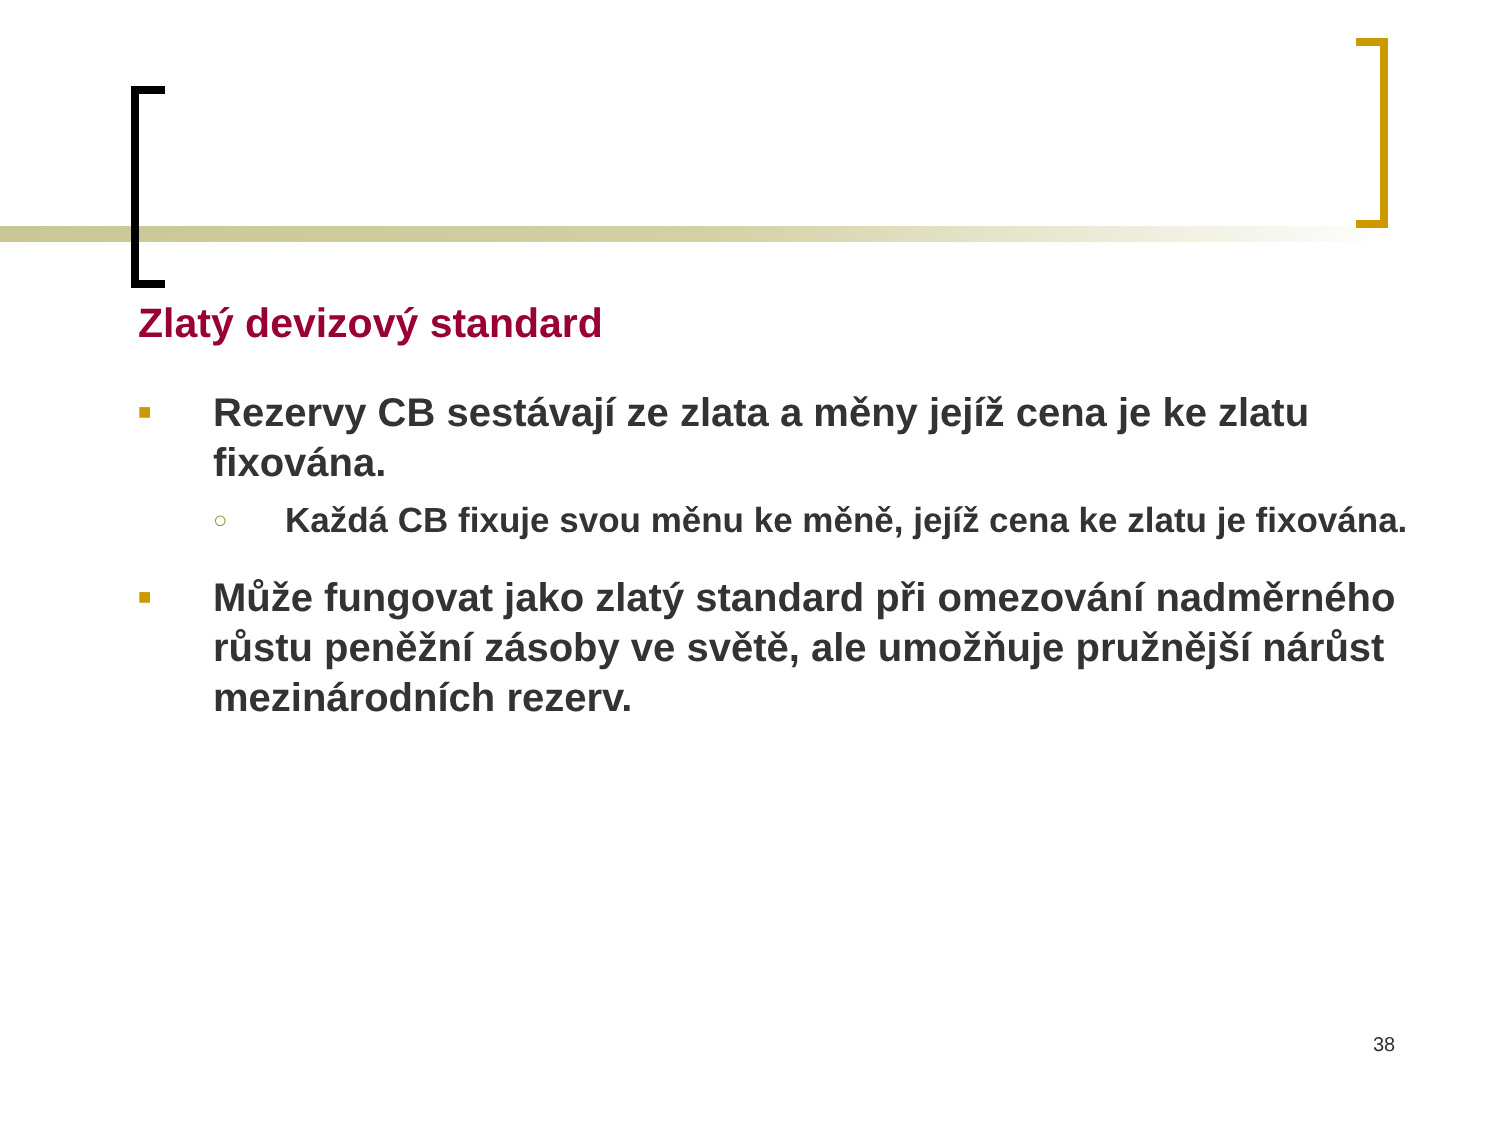Zlatý devizový standard
■ Rezervy CB sestávají ze zlata a měny jejíž cena je ke zlatu fixována.
○ Každá CB fixuje svou měnu ke měně, jejíž cena ke zlatu je fixována.
■ Může fungovat jako zlatý standard při omezování nadměrného růstu peněžní zásoby ve světě, ale umožňuje pružnější nárůst mezinárodních rezerv.
38